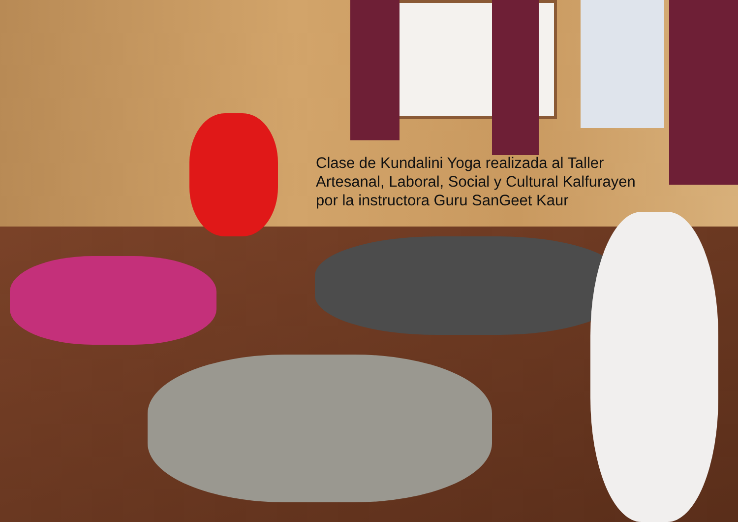Clase de Kundalini Yoga realizada al Taller
Artesanal, Laboral, Social y Cultural Kalfurayen
por la instructora Guru SanGeet Kaur